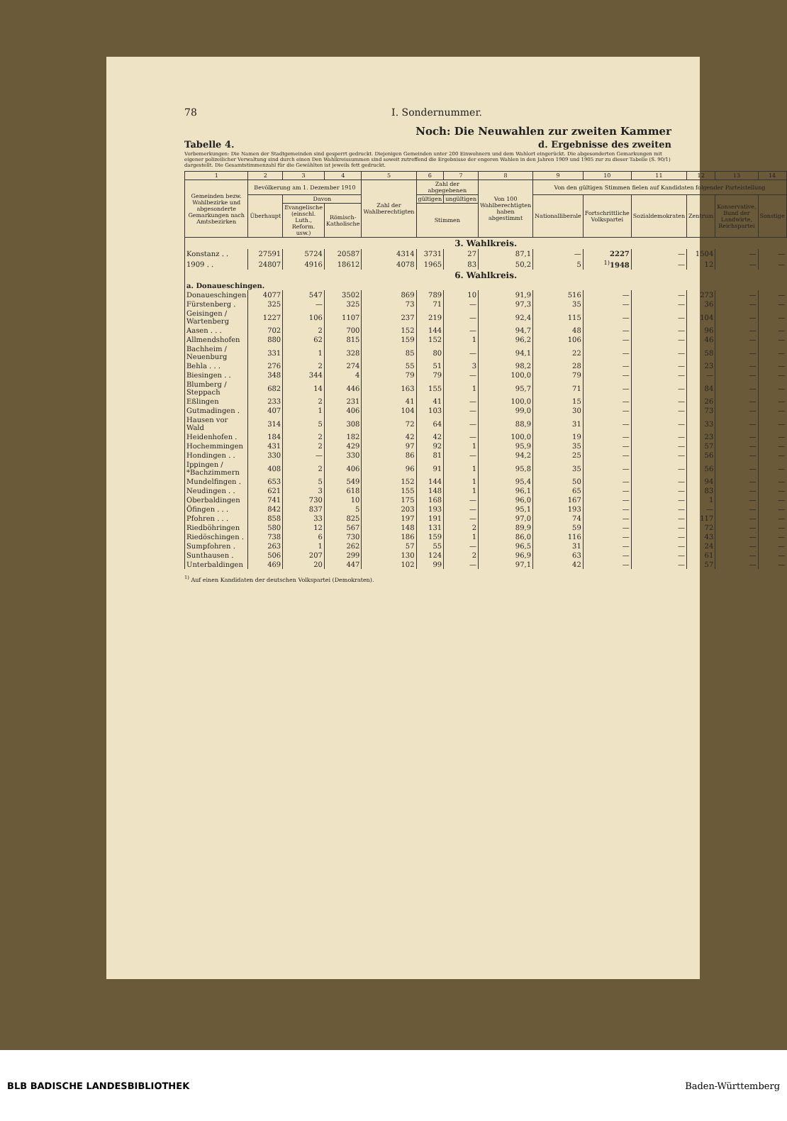78 I. Sondernummer.
Noch: Die Neuwahlen zur zweiten Kammer
Tabelle 4. d. Ergebnisse des zweiten
Vorbemerkungen: Die Namen der Stadtgemeinden sind gesperrt gedruckt. Diejenigen Gemeinden unter 200 Einwohnern und dem Wahlort eingerückt. Die abgesonderten Gemarkungen mit eigener polizeilicher Verwaltung sind durch einen Den Wahlkreissummen sind soweit zutreffend die Ergebnisse der engeren Wahlen in den Jahren 1909 und 1905 zur zu dieser Tabelle (S. 90/1) dargestellt. Die Gesamtstimmenzahl für die Gewählten ist jeweils fett gedruckt.
| 1 | 2 | 3 | 4 | 5 | 6 | 7 | 8 | 9 | 10 | 11 | 12 | 13 | 14 |
| --- | --- | --- | --- | --- | --- | --- | --- | --- | --- | --- | --- | --- | --- |
| Gemeinden bezw. Wahlbezirke und abgesonderte Gemarkungen nach Amtsbezirken | Bevölkerung am 1. Dezember 1910 | | | Zahl der Wahlberechtigten | Zahl der abgegebenen | | Von 100 Wahlberechtigten haben abgestimmt | Von den gültigen Stimmen fielen auf Kandidaten folgender Parteistellung | | | | | |
| | Überhaupt | Davon | | | gültigen | ungültigen | | Nationalliberale | Fortschrittliche Volkspartei | Sozialdemokraten | Zentrum | Konservative, Bund der Landwirte, Reichspartei | Sonstige |
| | | Evangelische (einschl. Luth., Reform. usw.) | Römisch-Katholische | | Stimmen | | | | | | | | |
| 3. Wahlkreis. | | | | | | | | | | | | | |
| Konstanz . . | 27591 | 5724 | 20587 | 4314 | 3731 | 27 | 87,1 | — | 2227 | — | 1504 | — | — |
| 1909 . . | 24807 | 4916 | 18612 | 4078 | 1965 | 83 | 50,2 | 5 | <sup>1)</sup> 1948 | — | 12 | — | — |
| 6. Wahlkreis. | | | | | | | | | | | | | |
| a. Donaueschingen. | | | | | | | | | | | | | |
| Donaueschingen | 4077 | 547 | 3502 | 869 | 789 | 10 | 91,9 | 516 | — | — | 273 | — | — |
| Fürstenberg . | 325 | — | 325 | 73 | 71 | — | 97,3 | 35 | — | — | 36 | — | — |
| Geisingen / Wartenberg | 1227 | 106 | 1107 | 237 | 219 | — | 92,4 | 115 | — | — | 104 | — | — |
| Aasen . . . | 702 | 2 | 700 | 152 | 144 | — | 94,7 | 48 | — | — | 96 | — | — |
| Allmendshofen | 880 | 62 | 815 | 159 | 152 | 1 | 96,2 | 106 | — | — | 46 | — | — |
| Bachheim / Neuenburg | 331 | 1 | 328 | 85 | 80 | — | 94,1 | 22 | — | — | 58 | — | — |
| Behla . . . | 276 | 2 | 274 | 55 | 51 | 3 | 98,2 | 28 | — | — | 23 | — | — |
| Biesingen . . | 348 | 344 | 4 | 79 | 79 | — | 100,0 | 79 | — | — | — | — | — |
| Blumberg / Steppach | 682 | 14 | 446 | 163 | 155 | 1 | 95,7 | 71 | — | — | 84 | — | — |
| Eßlingen | 233 | 2 | 231 | 41 | 41 | — | 100,0 | 15 | — | — | 26 | — | — |
| Gutmadingen . | 407 | 1 | 406 | 104 | 103 | — | 99,0 | 30 | — | — | 73 | — | — |
| Hausen vor Wald | 314 | 5 | 308 | 72 | 64 | — | 88,9 | 31 | — | — | 33 | — | — |
| Heidenhofen . | 184 | 2 | 182 | 42 | 42 | — | 100,0 | 19 | — | — | 23 | — | — |
| Hochemmingen | 431 | 2 | 429 | 97 | 92 | 1 | 95,9 | 35 | — | — | 57 | — | — |
| Hondingen . . | 330 | — | 330 | 86 | 81 | — | 94,2 | 25 | — | — | 56 | — | — |
| Ippingen / *Bachzimmern | 408 | 2 | 406 | 96 | 91 | 1 | 95,8 | 35 | — | — | 56 | — | — |
| Mundelfingen . | 653 | 5 | 549 | 152 | 144 | 1 | 95,4 | 50 | — | — | 94 | — | — |
| Neudingen . . | 621 | 3 | 618 | 155 | 148 | 1 | 96,1 | 65 | — | — | 83 | — | — |
| Oberbaldingen | 741 | 730 | 10 | 175 | 168 | — | 96,0 | 167 | — | — | 1 | — | — |
| Öfingen . . . | 842 | 837 | 5 | 203 | 193 | — | 95,1 | 193 | — | — | — | — | — |
| Pfohren . . . | 858 | 33 | 825 | 197 | 191 | — | 97,0 | 74 | — | — | 117 | — | — |
| Riedböhringen | 580 | 12 | 567 | 148 | 131 | 2 | 89,9 | 59 | — | — | 72 | — | — |
| Riedöschingen . | 738 | 6 | 730 | 186 | 159 | 1 | 86,0 | 116 | — | — | 43 | — | — |
| Sumpfohren . | 263 | 1 | 262 | 57 | 55 | — | 96,5 | 31 | — | — | 24 | — | — |
| Sunthausen . | 506 | 207 | 299 | 130 | 124 | 2 | 96,9 | 63 | — | — | 61 | — | — |
| Unterbaldingen | 469 | 20 | 447 | 102 | 99 | — | 97,1 | 42 | — | — | 57 | — | — |
<sup>1)</sup> Auf einen Kandidaten der deutschen Volkspartei (Demokraten).
BLB BADISCHE LANDESBIBLIOTHEK Baden-Württemberg